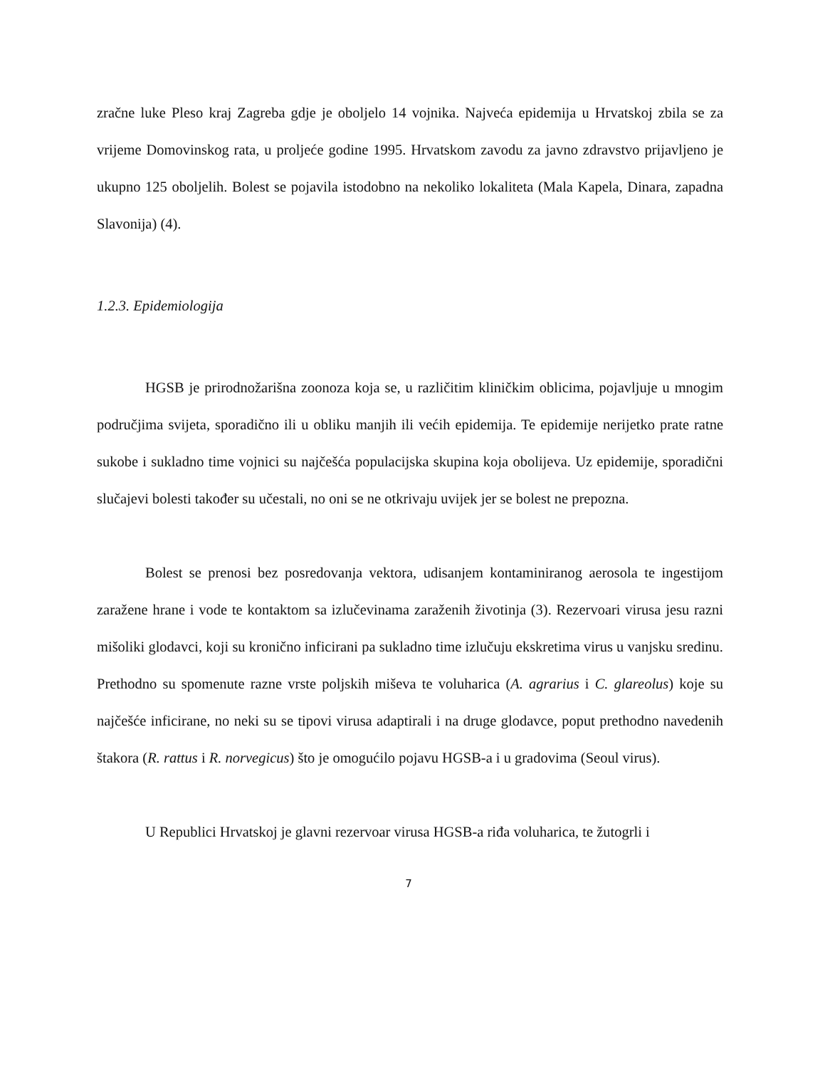zračne luke Pleso kraj Zagreba gdje je oboljelo 14 vojnika. Najveća epidemija u Hrvatskoj zbila se za vrijeme Domovinskog rata, u proljeće godine 1995. Hrvatskom zavodu za javno zdravstvo prijavljeno je ukupno 125 oboljelih. Bolest se pojavila istodobno na nekoliko lokaliteta (Mala Kapela, Dinara, zapadna Slavonija) (4).
1.2.3. Epidemiologija
HGSB je prirodnožarišna zoonoza koja se, u različitim kliničkim oblicima, pojavljuje u mnogim područjima svijeta, sporadično ili u obliku manjih ili većih epidemija. Te epidemije nerijetko prate ratne sukobe i sukladno time vojnici su najčešća populacijska skupina koja obolijeva. Uz epidemije, sporadični slučajevi bolesti također su učestali, no oni se ne otkrivaju uvijek jer se bolest ne prepozna.
Bolest se prenosi bez posredovanja vektora, udisanjem kontaminiranog aerosola te ingestijom zaražene hrane i vode te kontaktom sa izlučevinama zaraženih životinja (3). Rezervoari virusa jesu razni mišoliki glodavci, koji su kronično inficirani pa sukladno time izlučuju ekskretima virus u vanjsku sredinu. Prethodno su spomenute razne vrste poljskih miševa te voluharica (A. agrarius i C. glareolus) koje su najčešće inficirane, no neki su se tipovi virusa adaptirali i na druge glodavce, poput prethodno navedenih štakora (R. rattus i R. norvegicus) što je omogućilo pojavu HGSB-a i u gradovima (Seoul virus).
U Republici Hrvatskoj je glavni rezervoar virusa HGSB-a riđa voluharica, te žutogrli i
7